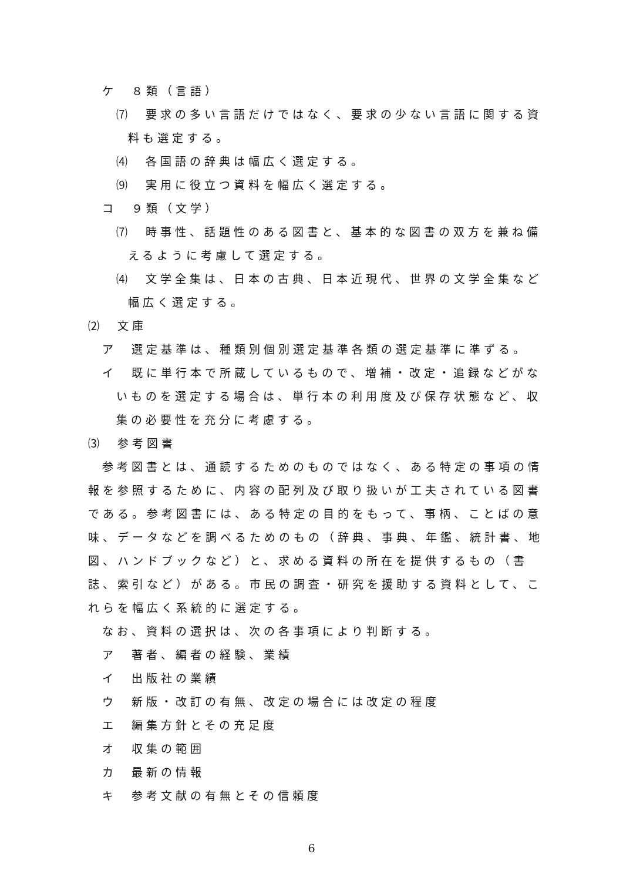ケ　８類（言語）
⑺　要求の多い言語だけではなく、要求の少ない言語に関する資料も選定する。
⑷　各国語の辞典は幅広く選定する。
⑼　実用に役立つ資料を幅広く選定する。
コ　９類（文学）
⑺　時事性、話題性のある図書と、基本的な図書の双方を兼ね備えるように考慮して選定する。
⑷　文学全集は、日本の古典、日本近現代、世界の文学全集など幅広く選定する。
⑵　文庫
ア　選定基準は、種類別個別選定基準各類の選定基準に準ずる。
イ　既に単行本で所蔵しているもので、増補・改定・追録などがないものを選定する場合は、単行本の利用度及び保存状態など、収集の必要性を充分に考慮する。
⑶　参考図書
参考図書とは、通読するためのものではなく、ある特定の事項の情報を参照するために、内容の配列及び取り扱いが工夫されている図書である。参考図書には、ある特定の目的をもって、事柄、ことばの意味、データなどを調べるためのもの（辞典、事典、年鑑、統計書、地図、ハンドブックなど）と、求める資料の所在を提供するもの（書誌、索引など）がある。市民の調査・研究を援助する資料として、これらを幅広く系統的に選定する。
なお、資料の選択は、次の各事項により判断する。
ア　著者、編者の経験、業績
イ　出版社の業績
ウ　新版・改訂の有無、改定の場合には改定の程度
エ　編集方針とその充足度
オ　収集の範囲
カ　最新の情報
キ　参考文献の有無とその信頼度
6